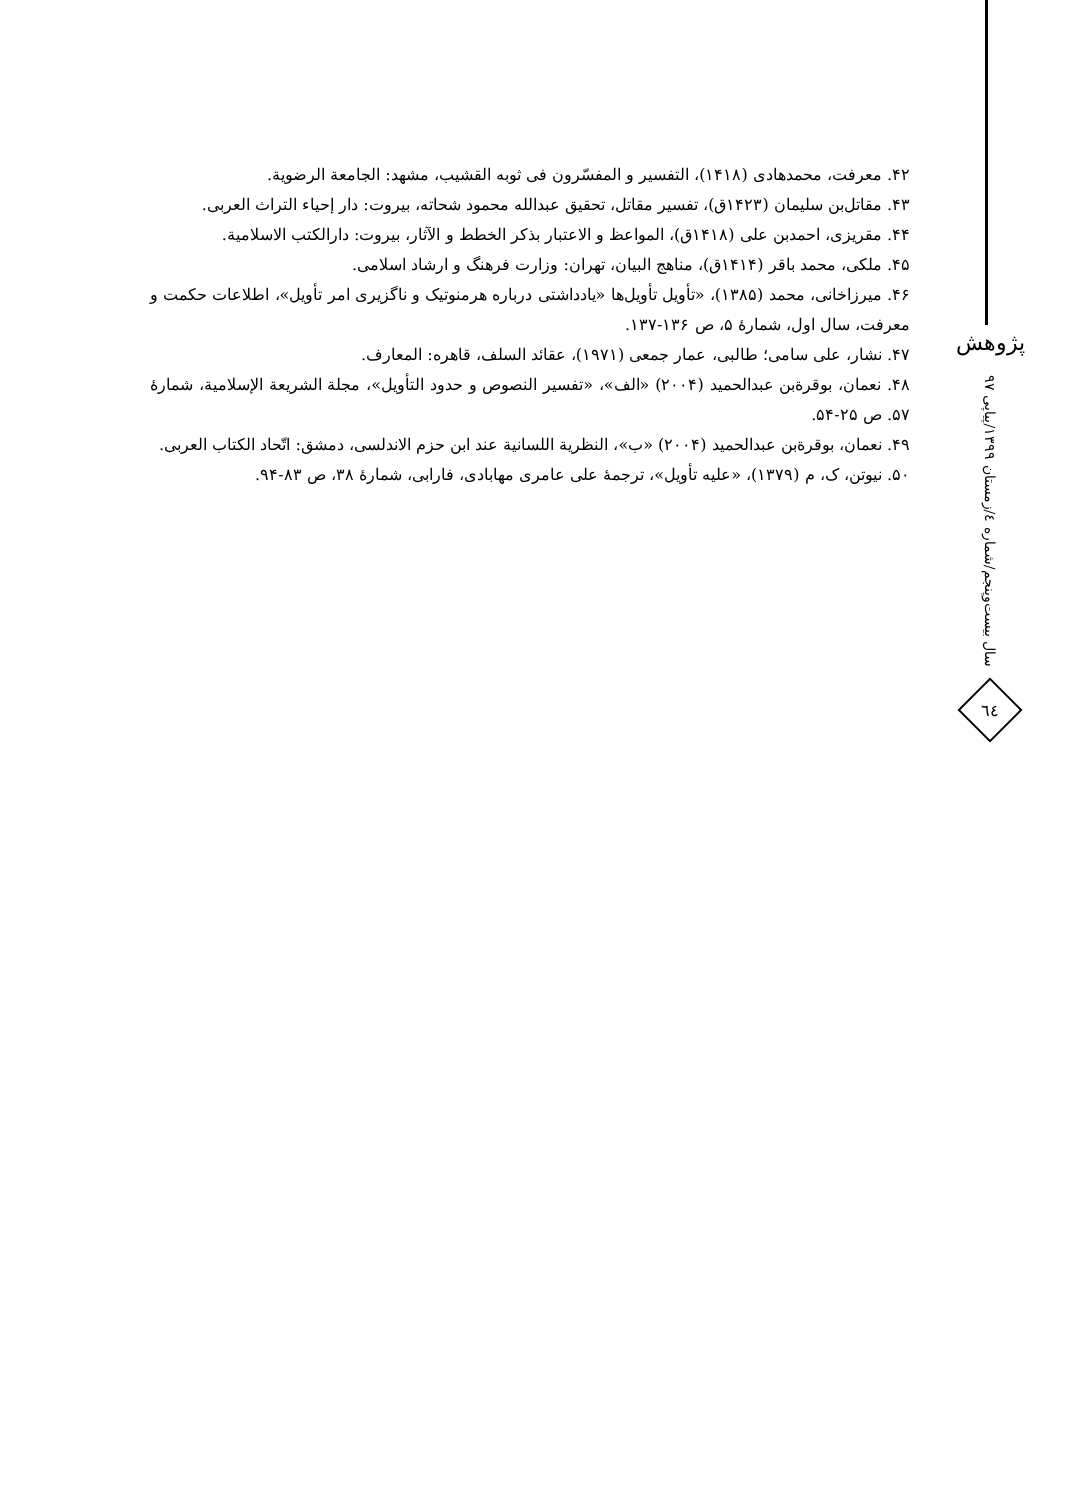۴۲. معرفت، محمدهادی (۱۴۱۸)، التفسیر و المفسّرون فی ثوبه القشیب، مشهد: الجامعة الرضویة.
۴۳. مقاتل‌بن سلیمان (۱۴۲۳ق)، تفسیر مقاتل، تحقیق عبدالله محمود شحاته، بیروت: دار إحیاء التراث العربی.
۴۴. مقریزی، احمدبن علی (۱۴۱۸ق)، المواعظ و الاعتبار بذکر الخطط و الآثار، بیروت: دارالکتب الاسلامیة.
۴۵. ملکی، محمد باقر (۱۴۱۴ق)، مناهج البیان، تهران: وزارت فرهنگ و ارشاد اسلامی.
۴۶. میرزاخانی، محمد (۱۳۸۵)، «تأویل تأویل‌ها «یادداشتی درباره هرمنوتیک و ناگزیری امر تأویل»، اطلاعات حکمت و معرفت، سال اول، شمارهٔ ۵، ص ۱۳۶-۱۳۷.
۴۷. نشار، علی سامی؛ طالبی، عمار جمعی (۱۹۷۱)، عقائد السلف، قاهره: المعارف.
۴۸. نعمان، بوقرةبن عبدالحمید (۲۰۰۴) «الف»، «تفسیر النصوص و حدود التأویل»، مجلة الشریعة الإسلامیة، شمارهٔ ۵۷. ص ۲۵-۵۴.
۴۹. نعمان، بوقرةبن عبدالحمید (۲۰۰۴) «ب»، النظریة اللسانیة عند ابن حزم الاندلسی، دمشق: اتّحاد الکتاب العربی.
۵۰. نیوتن، ک، م (۱۳۷۹)، «علیه تأویل»، ترجمهٔ علی عامری مهابادی، فارابی، شمارهٔ ۳۸، ص ۸۳-۹۴.
پژوهش
سال بیست‌وپنجم/شماره ٤/زمستان ١٣٩٩/پیاپی ٩٧
٦٤